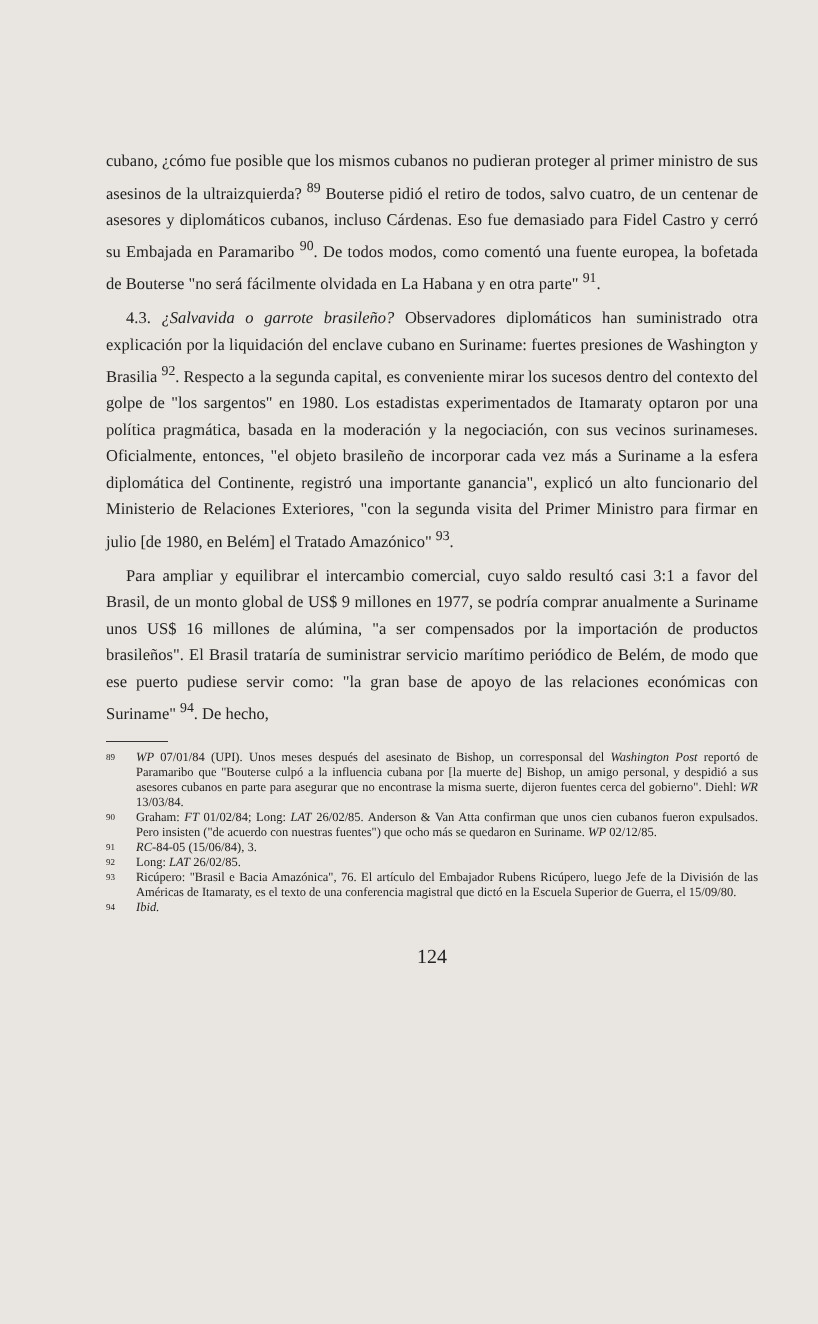cubano, ¿cómo fue posible que los mismos cubanos no pudieran proteger al primer ministro de sus asesinos de la ultraizquierda? <sup>89</sup> Bouterse pidió el retiro de todos, salvo cuatro, de un centenar de asesores y diplomáticos cubanos, incluso Cárdenas. Eso fue demasiado para Fidel Castro y cerró su Embajada en Paramaribo <sup>90</sup>. De todos modos, como comentó una fuente europea, la bofetada de Bouterse "no será fácilmente olvidada en La Habana y en otra parte" <sup>91</sup>.
4.3. ¿Salvavida o garrote brasileño? Observadores diplomáticos han suministrado otra explicación por la liquidación del enclave cubano en Suriname: fuertes presiones de Washington y Brasilia <sup>92</sup>. Respecto a la segunda capital, es conveniente mirar los sucesos dentro del contexto del golpe de "los sargentos" en 1980. Los estadistas experimentados de Itamaraty optaron por una política pragmática, basada en la moderación y la negociación, con sus vecinos surinameses. Oficialmente, entonces, "el objeto brasileño de incorporar cada vez más a Suriname a la esfera diplomática del Continente, registró una importante ganancia", explicó un alto funcionario del Ministerio de Relaciones Exteriores, "con la segunda visita del Primer Ministro para firmar en julio [de 1980, en Belém] el Tratado Amazónico" <sup>93</sup>.
Para ampliar y equilibrar el intercambio comercial, cuyo saldo resultó casi 3:1 a favor del Brasil, de un monto global de US$ 9 millones en 1977, se podría comprar anualmente a Suriname unos US$ 16 millones de alúmina, "a ser compensados por la importación de productos brasileños". El Brasil trataría de suministrar servicio marítimo periódico de Belém, de modo que ese puerto pudiese servir como: "la gran base de apoyo de las relaciones económicas con Suriname" <sup>94</sup>. De hecho,
89 WP 07/01/84 (UPI). Unos meses después del asesinato de Bishop, un corresponsal del Washington Post reportó de Paramaribo que "Bouterse culpó a la influencia cubana por [la muerte de] Bishop, un amigo personal, y despidió a sus asesores cubanos en parte para asegurar que no encontrase la misma suerte, dijeron fuentes cerca del gobierno". Diehl: WR 13/03/84.
90 Graham: FT 01/02/84; Long: LAT 26/02/85. Anderson & Van Atta confirman que unos cien cubanos fueron expulsados. Pero insisten ("de acuerdo con nuestras fuentes") que ocho más se quedaron en Suriname. WP 02/12/85.
91 RC-84-05 (15/06/84), 3.
92 Long: LAT 26/02/85.
93 Ricúpero: "Brasil e Bacia Amazónica", 76. El artículo del Embajador Rubens Ricúpero, luego Jefe de la División de las Américas de Itamaraty, es el texto de una conferencia magistral que dictó en la Escuela Superior de Guerra, el 15/09/80.
94 Ibid.
124